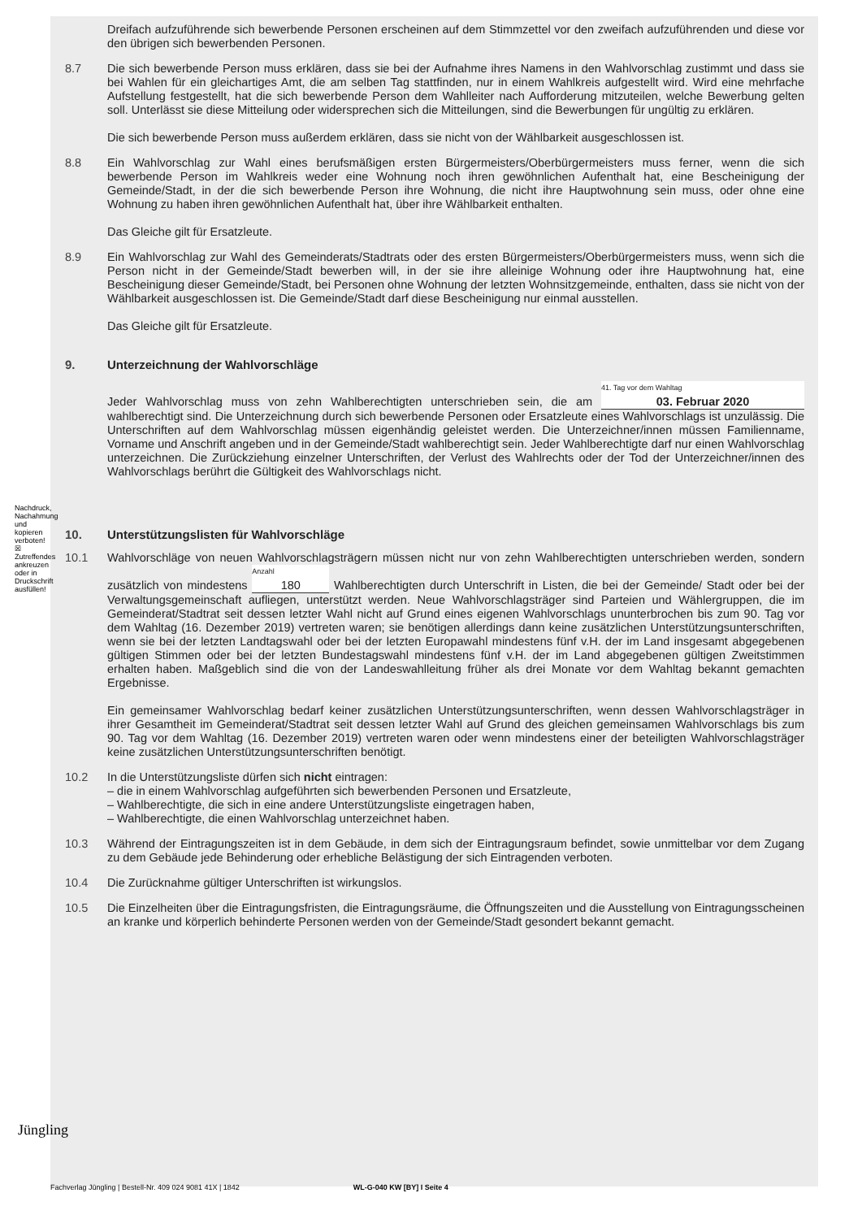Dreifach aufzuführende sich bewerbende Personen erscheinen auf dem Stimmzettel vor den zweifach aufzuführenden und diese vor den übrigen sich bewerbenden Personen.
8.7 Die sich bewerbende Person muss erklären, dass sie bei der Aufnahme ihres Namens in den Wahlvorschlag zustimmt und dass sie bei Wahlen für ein gleichartiges Amt, die am selben Tag stattfinden, nur in einem Wahlkreis aufgestellt wird. Wird eine mehrfache Aufstellung festgestellt, hat die sich bewerbende Person dem Wahlleiter nach Aufforderung mitzuteilen, welche Bewerbung gelten soll. Unterlässt sie diese Mitteilung oder widersprechen sich die Mitteilungen, sind die Bewerbungen für ungültig zu erklären.
Die sich bewerbende Person muss außerdem erklären, dass sie nicht von der Wählbarkeit ausgeschlossen ist.
8.8 Ein Wahlvorschlag zur Wahl eines berufsmäßigen ersten Bürgermeisters/Oberbürgermeisters muss ferner, wenn die sich bewerbende Person im Wahlkreis weder eine Wohnung noch ihren gewöhnlichen Aufenthalt hat, eine Bescheinigung der Gemeinde/Stadt, in der die sich bewerbende Person ihre Wohnung, die nicht ihre Hauptwohnung sein muss, oder ohne eine Wohnung zu haben ihren gewöhnlichen Aufenthalt hat, über ihre Wählbarkeit enthalten.
Das Gleiche gilt für Ersatzleute.
8.9 Ein Wahlvorschlag zur Wahl des Gemeinderats/Stadtrats oder des ersten Bürgermeisters/Oberbürgermeisters muss, wenn sich die Person nicht in der Gemeinde/Stadt bewerben will, in der sie ihre alleinige Wohnung oder ihre Hauptwohnung hat, eine Bescheinigung dieser Gemeinde/Stadt, bei Personen ohne Wohnung der letzten Wohnsitzgemeinde, enthalten, dass sie nicht von der Wählbarkeit ausgeschlossen ist. Die Gemeinde/Stadt darf diese Bescheinigung nur einmal ausstellen.
Das Gleiche gilt für Ersatzleute.
9. Unterzeichnung der Wahlvorschläge
Jeder Wahlvorschlag muss von zehn Wahlberechtigten unterschrieben sein, die am 41. Tag vor dem Wahltag 03. Februar 2020 wahlberechtigt sind. Die Unterzeichnung durch sich bewerbende Personen oder Ersatzleute eines Wahlvorschlags ist unzulässig. Die Unterschriften auf dem Wahlvorschlag müssen eigenhändig geleistet werden. Die Unterzeichner/innen müssen Familienname, Vorname und Anschrift angeben und in der Gemeinde/Stadt wahlberechtigt sein. Jeder Wahlberechtigte darf nur einen Wahlvorschlag unterzeichnen. Die Zurückziehung einzelner Unterschriften, der Verlust des Wahlrechts oder der Tod der Unterzeichner/innen des Wahlvorschlags berührt die Gültigkeit des Wahlvorschlags nicht.
10. Unterstützungslisten für Wahlvorschläge
10.1 Wahlvorschläge von neuen Wahlvorschlagsträgern müssen nicht nur von zehn Wahlberechtigten unterschrieben werden, sondern zusätzlich von mindestens Anzahl 180 Wahlberechtigten durch Unterschrift in Listen, die bei der Gemeinde/ Stadt oder bei der Verwaltungsgemeinschaft aufliegen, unterstützt werden. Neue Wahlvorschlagsträger sind Parteien und Wählergruppen, die im Gemeinderat/Stadtrat seit dessen letzter Wahl nicht auf Grund eines eigenen Wahlvorschlags ununterbrochen bis zum 90. Tag vor dem Wahltag (16. Dezember 2019) vertreten waren; sie benötigen allerdings dann keine zusätzlichen Unterstützungsunterschriften, wenn sie bei der letzten Landtagswahl oder bei der letzten Europawahl mindestens fünf v.H. der im Land insgesamt abgegebenen gültigen Stimmen oder bei der letzten Bundestagswahl mindestens fünf v.H. der im Land abgegebenen gültigen Zweitstimmen erhalten haben. Maßgeblich sind die von der Landeswahlleitung früher als drei Monate vor dem Wahltag bekannt gemachten Ergebnisse.
Ein gemeinsamer Wahlvorschlag bedarf keiner zusätzlichen Unterstützungsunterschriften, wenn dessen Wahlvorschlagsträger in ihrer Gesamtheit im Gemeinderat/Stadtrat seit dessen letzter Wahl auf Grund des gleichen gemeinsamen Wahlvorschlags bis zum 90. Tag vor dem Wahltag (16. Dezember 2019) vertreten waren oder wenn mindestens einer der beteiligten Wahlvorschlagsträger keine zusätzlichen Unterstützungsunterschriften benötigt.
10.2 In die Unterstützungsliste dürfen sich nicht eintragen:
– die in einem Wahlvorschlag aufgeführten sich bewerbenden Personen und Ersatzleute,
– Wahlberechtigte, die sich in eine andere Unterstützungsliste eingetragen haben,
– Wahlberechtigte, die einen Wahlvorschlag unterzeichnet haben.
10.3 Während der Eintragungszeiten ist in dem Gebäude, in dem sich der Eintragungsraum befindet, sowie unmittelbar vor dem Zugang zu dem Gebäude jede Behinderung oder erhebliche Belästigung der sich Eintragenden verboten.
10.4 Die Zurücknahme gültiger Unterschriften ist wirkungslos.
10.5 Die Einzelheiten über die Eintragungsfristen, die Eintragungsräume, die Öffnungszeiten und die Ausstellung von Eintragungsscheinen an kranke und körperlich behinderte Personen werden von der Gemeinde/Stadt gesondert bekannt gemacht.
Nachdruck, Nachahmung und kopieren verboten! ☒ Zutreffendes ankreuzen oder in Druckschrift ausfüllen!
Jüngling
Fachverlag Jüngling | Bestell-Nr. 409 024 9081 41X | 1842 WL-G-040 KW [BY] I Seite 4